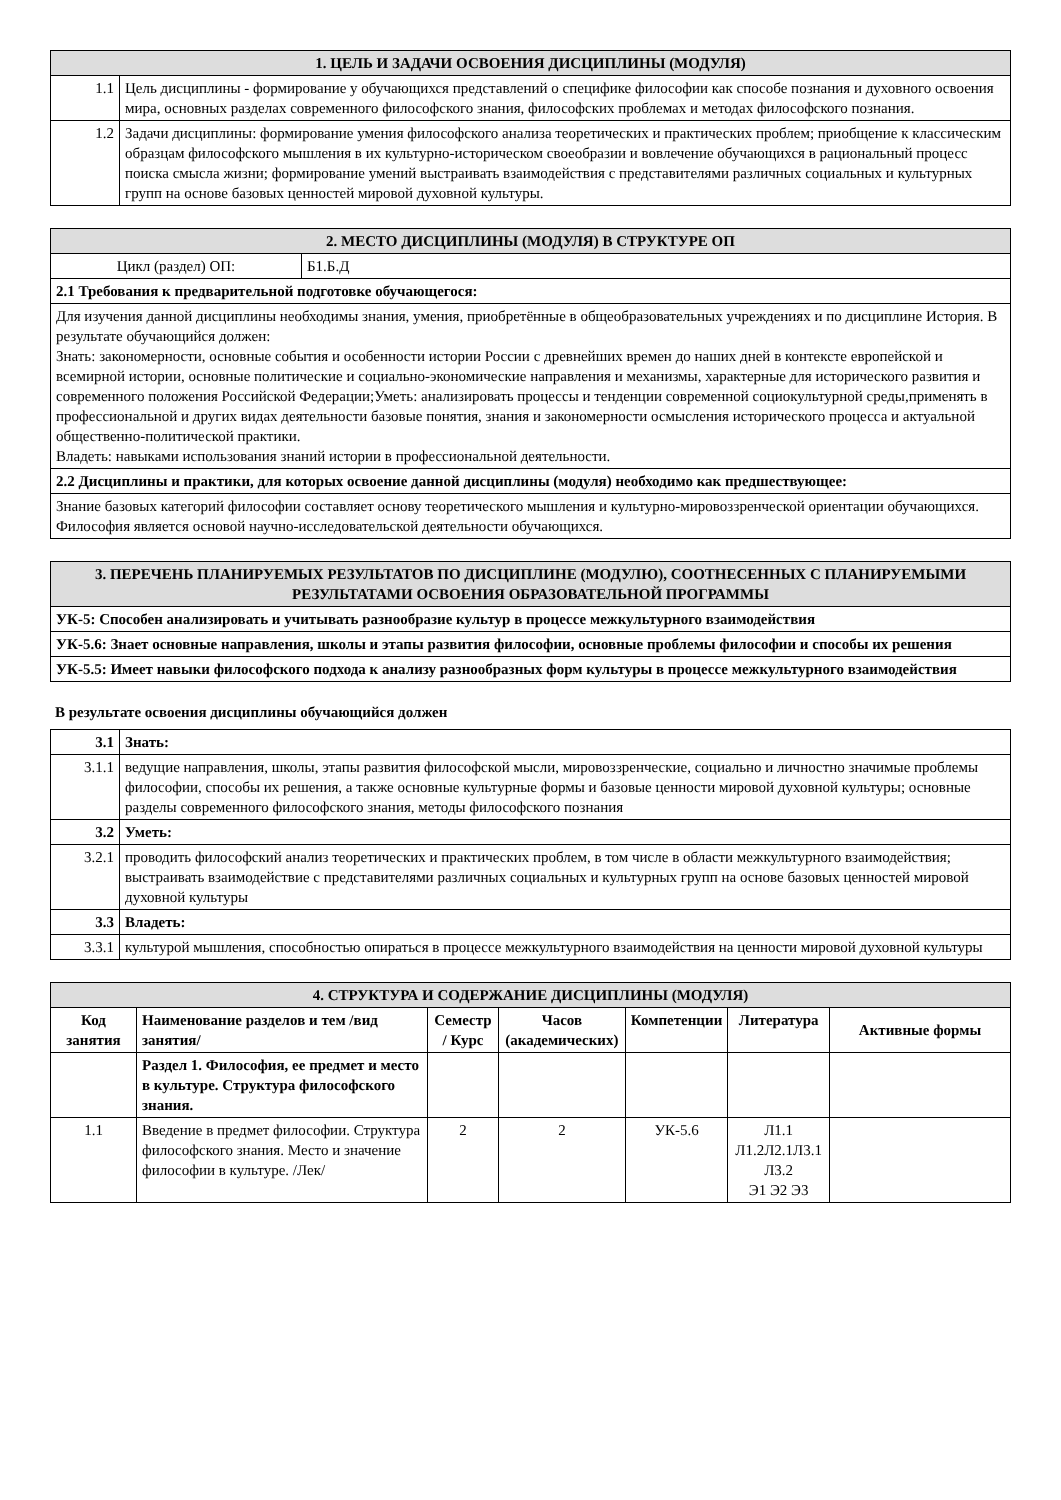| 1. ЦЕЛЬ И ЗАДАЧИ ОСВОЕНИЯ ДИСЦИПЛИНЫ (МОДУЛЯ) | |
| 1.1 | Цель дисциплины - формирование у обучающихся представлений о специфике философии как способе познания и духовного освоения мира, основных разделах современного философского знания, философских проблемах и методах философского познания. |
| 1.2 | Задачи дисциплины: формирование умения философского анализа теоретических и практических проблем; приобщение к классическим образцам философского мышления в их культурно-историческом своеобразии и вовлечение обучающихся в рациональный процесс поиска смысла жизни; формирование умений выстраивать взаимодействия с представителями различных социальных и культурных групп на основе базовых ценностей мировой духовной культуры. |
| 2. МЕСТО ДИСЦИПЛИНЫ (МОДУЛЯ) В СТРУКТУРЕ ОП | |
| Цикл (раздел) ОП: | Б1.Б.Д |
| 2.1 Требования к предварительной подготовке обучающегося: | |
| Для изучения данной дисциплины необходимы знания, умения, приобретённые в общеобразовательных учреждениях и по дисциплине История. В результате обучающийся должен: Знать: закономерности, основные события и особенности истории России с древнейших времен до наших дней в контексте европейской и всемирной истории, основные политические и социально-экономические направления и механизмы, характерные для исторического развития и современного положения Российской Федерации;Уметь: анализировать процессы и тенденции современной социокультурной среды,применять в профессиональной и других видах деятельности базовые понятия, знания и закономерности осмысления исторического процесса и актуальной общественно-политической практики. Владеть: навыками использования знаний истории в профессиональной деятельности. | |
| 2.2 Дисциплины и практики, для которых освоение данной дисциплины (модуля) необходимо как предшествующее: | |
| Знание базовых категорий философии составляет основу теоретического мышления и культурно-мировоззренческой ориентации обучающихся. Философия является основой научно-исследовательской деятельности обучающихся. | |
| 3. ПЕРЕЧЕНЬ ПЛАНИРУЕМЫХ РЕЗУЛЬТАТОВ ПО ДИСЦИПЛИНЕ (МОДУЛЮ), СООТНЕСЕННЫХ С ПЛАНИРУЕМЫМИ РЕЗУЛЬТАТАМИ ОСВОЕНИЯ ОБРАЗОВАТЕЛЬНОЙ ПРОГРАММЫ |
| УК-5: Способен анализировать и учитывать разнообразие культур в процессе межкультурного взаимодействия |
| УК-5.6: Знает основные направления, школы и этапы развития философии, основные проблемы философии и способы их решения |
| УК-5.5: Имеет навыки философского подхода к анализу разнообразных форм культуры в процессе межкультурного взаимодействия |
В результате освоения дисциплины обучающийся должен
| 3.1 | Знать: |
| 3.1.1 | ведущие направления, школы, этапы развития философской мысли, мировоззренческие, социально и личностно значимые проблемы философии, способы их решения, а также основные культурные формы и базовые ценности мировой духовной культуры; основные разделы современного философского знания, методы философского познания |
| 3.2 | Уметь: |
| 3.2.1 | проводить философский анализ теоретических и практических проблем, в том числе в области межкультурного взаимодействия; выстраивать взаимодействие с представителями различных социальных и культурных групп на основе базовых ценностей мировой духовной культуры |
| 3.3 | Владеть: |
| 3.3.1 | культурой мышления, способностью опираться в процессе межкультурного взаимодействия на ценности мировой духовной культуры |
| 4. СТРУКТУРА И СОДЕРЖАНИЕ ДИСЦИПЛИНЫ (МОДУЛЯ) | | | | | | |
| Код занятия | Наименование разделов и тем /вид занятия/ | Семестр / Курс | Часов (академических) | Компетенции | Литература | Активные формы |
| | Раздел 1. Философия, ее предмет и место в культуре. Структура философского знания. | | | | | |
| 1.1 | Введение в предмет философии. Структура философского знания. Место и значение философии в культуре. /Лек/ | 2 | 2 | УК-5.6 | Л1.1 Л1.2Л2.1Л3.1 Л3.2 Э1 Э2 Э3 | |